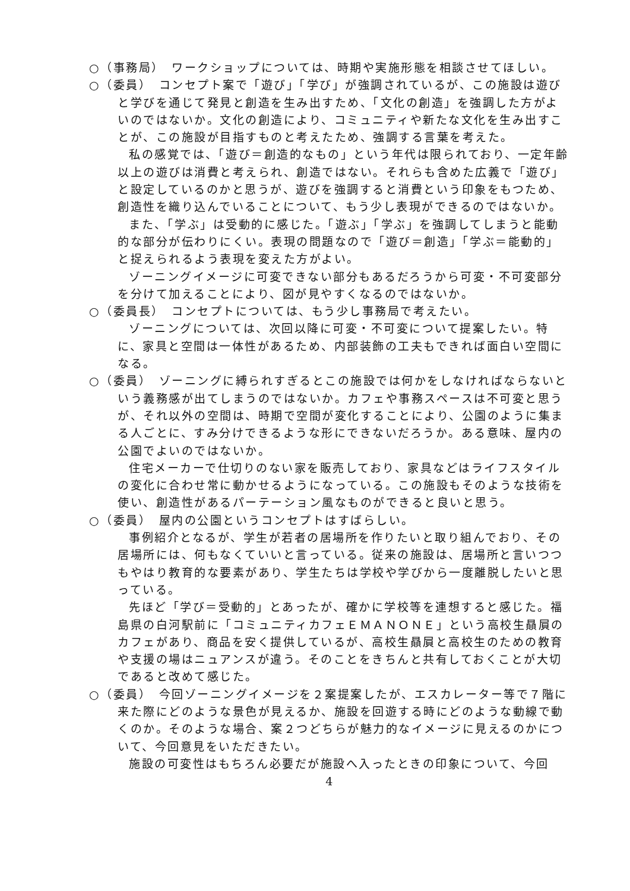○（事務局）　ワークショップについては、時期や実施形態を相談させてほしい。
○（委員）　コンセプト案で「遊び」「学び」が強調されているが、この施設は遊びと学びを通じて発見と創造を生み出すため、「文化の創造」を強調した方がよいのではないか。文化の創造により、コミュニティや新たな文化を生み出すことが、この施設が目指すものと考えたため、強調する言葉を考えた。
私の感覚では、「遊び＝創造的なもの」という年代は限られており、一定年齢以上の遊びは消費と考えられ、創造ではない。それらも含めた広義で「遊び」と設定しているのかと思うが、遊びを強調すると消費という印象をもつため、創造性を織り込んでいることについて、もう少し表現ができるのではないか。
また、「学ぶ」は受動的に感じた。「遊ぶ」「学ぶ」を強調してしまうと能動的な部分が伝わりにくい。表現の問題なので「遊び＝創造」「学ぶ＝能動的」と捉えられるよう表現を変えた方がよい。
ゾーニングイメージに可変できない部分もあるだろうから可変・不可変部分を分けて加えることにより、図が見やすくなるのではないか。
○（委員長）　コンセプトについては、もう少し事務局で考えたい。
ゾーニングについては、次回以降に可変・不可変について提案したい。特に、家具と空間は一体性があるため、内部装飾の工夫もできれば面白い空間になる。
○（委員）　ゾーニングに縛られすぎるとこの施設では何かをしなければならないという義務感が出てしまうのではないか。カフェや事務スペースは不可変と思うが、それ以外の空間は、時期で空間が変化することにより、公園のように集まる人ごとに、すみ分けできるような形にできないだろうか。ある意味、屋内の公園でよいのではないか。
住宅メーカーで仕切りのない家を販売しており、家具などはライフスタイルの変化に合わせ常に動かせるようになっている。この施設もそのような技術を使い、創造性があるパーテーション風なものができると良いと思う。
○（委員）　屋内の公園というコンセプトはすばらしい。
事例紹介となるが、学生が若者の居場所を作りたいと取り組んでおり、その居場所には、何もなくていいと言っている。従来の施設は、居場所と言いつつもやはり教育的な要素があり、学生たちは学校や学びから一度離脱したいと思っている。
先ほど「学び＝受動的」とあったが、確かに学校等を連想すると感じた。福島県の白河駅前に「コミュニティカフェＥＭＡＮＯＮＥ」という高校生贔屓のカフェがあり、商品を安く提供しているが、高校生贔屓と高校生のための教育や支援の場はニュアンスが違う。そのことをきちんと共有しておくことが大切であると改めて感じた。
○（委員）　今回ゾーニングイメージを２案提案したが、エスカレーター等で７階に来た際にどのような景色が見えるか、施設を回遊する時にどのような動線で動くのか。そのような場合、案２つどちらが魅力的なイメージに見えるのかについて、今回意見をいただきたい。
施設の可変性はもちろん必要だが施設へ入ったときの印象について、今回
4